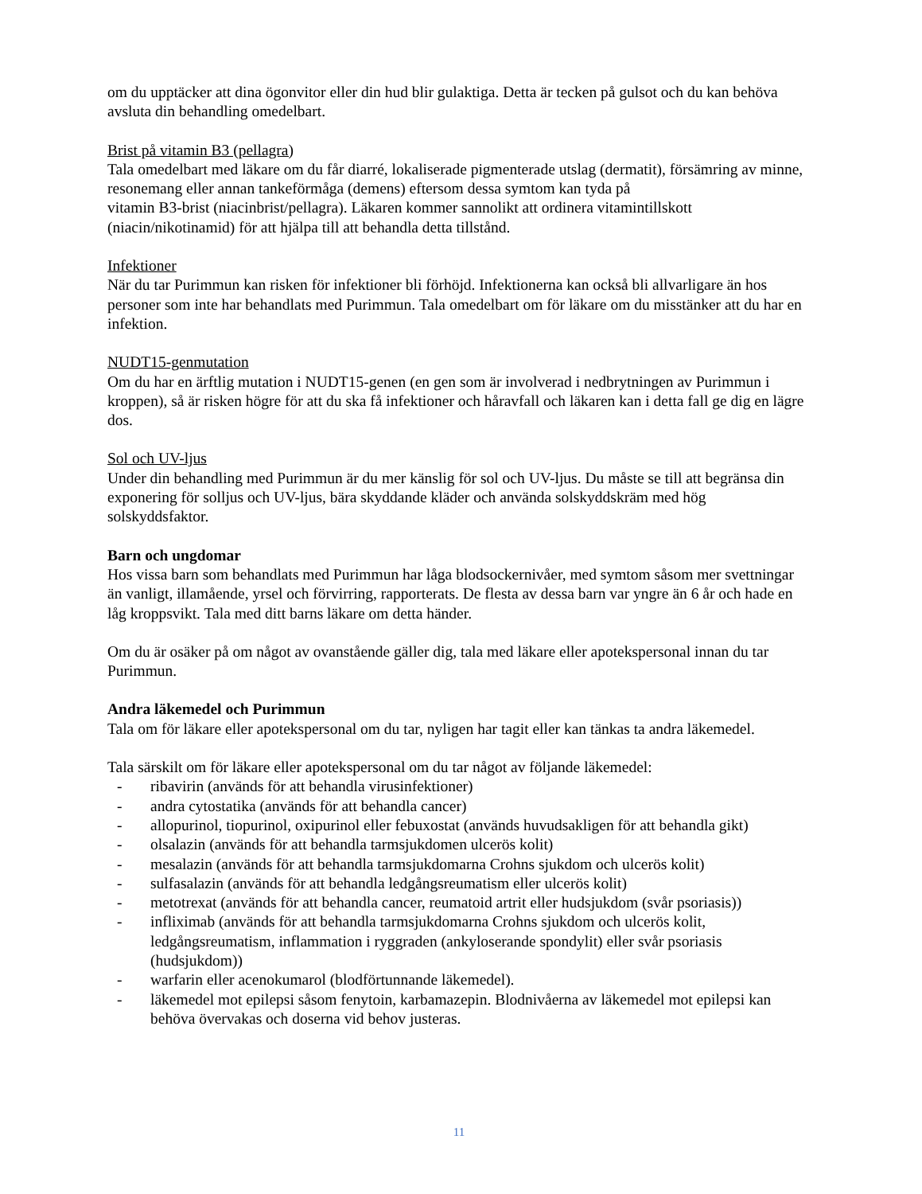om du upptäcker att dina ögonvitor eller din hud blir gulaktiga. Detta är tecken på gulsot och du kan behöva avsluta din behandling omedelbart.
Brist på vitamin B3 (pellagra)
Tala omedelbart med läkare om du får diarré, lokaliserade pigmenterade utslag (dermatit), försämring av minne, resonemang eller annan tankeförmåga (demens) eftersom dessa symtom kan tyda på
vitamin B3-brist (niacinbrist/pellagra). Läkaren kommer sannolikt att ordinera vitamintillskott (niacin/nikotinamid) för att hjälpa till att behandla detta tillstånd.
Infektioner
När du tar Purimmun kan risken för infektioner bli förhöjd. Infektionerna kan också bli allvarligare än hos personer som inte har behandlats med Purimmun. Tala omedelbart om för läkare om du misstänker att du har en infektion.
NUDT15-genmutation
Om du har en ärftlig mutation i NUDT15-genen (en gen som är involverad i nedbrytningen av Purimmun i kroppen), så är risken högre för att du ska få infektioner och håravfall och läkaren kan i detta fall ge dig en lägre dos.
Sol och UV-ljus
Under din behandling med Purimmun är du mer känslig för sol och UV-ljus. Du måste se till att begränsa din exponering för solljus och UV-ljus, bära skyddande kläder och använda solskyddskräm med hög solskyddsfaktor.
Barn och ungdomar
Hos vissa barn som behandlats med Purimmun har låga blodsockernivåer, med symtom såsom mer svettningar än vanligt, illamående, yrsel och förvirring, rapporterats. De flesta av dessa barn var yngre än 6 år och hade en låg kroppsvikt. Tala med ditt barns läkare om detta händer.
Om du är osäker på om något av ovanstående gäller dig, tala med läkare eller apotekspersonal innan du tar Purimmun.
Andra läkemedel och Purimmun
Tala om för läkare eller apotekspersonal om du tar, nyligen har tagit eller kan tänkas ta andra läkemedel.
Tala särskilt om för läkare eller apotekspersonal om du tar något av följande läkemedel:
- ribavirin (används för att behandla virusinfektioner)
- andra cytostatika (används för att behandla cancer)
- allopurinol, tiopurinol, oxipurinol eller febuxostat (används huvudsakligen för att behandla gikt)
- olsalazin (används för att behandla tarmsjukdomen ulcerös kolit)
- mesalazin (används för att behandla tarmsjukdomarna Crohns sjukdom och ulcerös kolit)
- sulfasalazin (används för att behandla ledgångsreumatism eller ulcerös kolit)
- metotrexat (används för att behandla cancer, reumatoid artrit eller hudsjukdom (svår psoriasis))
- infliximab (används för att behandla tarmsjukdomarna Crohns sjukdom och ulcerös kolit, ledgångsreumatism, inflammation i ryggraden (ankyloserande spondylit) eller svår psoriasis (hudsjukdom))
- warfarin eller acenokumarol (blodförtunnande läkemedel).
- läkemedel mot epilepsi såsom fenytoin, karbamazepin. Blodnivåerna av läkemedel mot epilepsi kan behöva övervakas och doserna vid behov justeras.
11